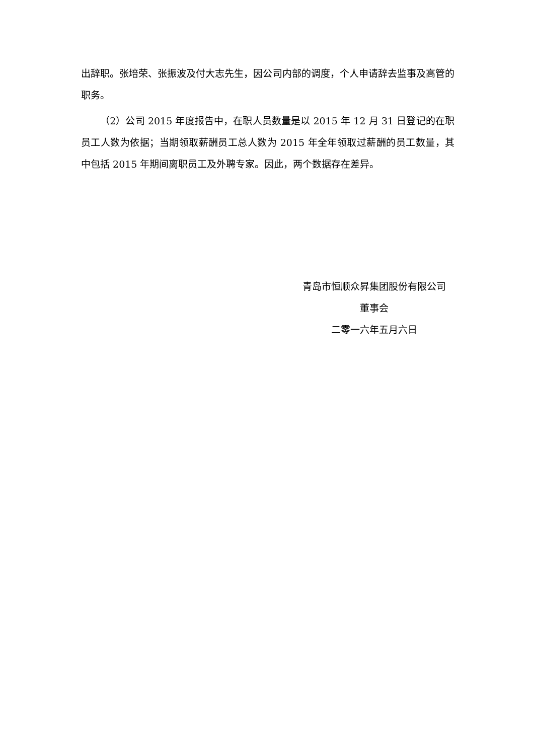出辞职。张培荣、张振波及付大志先生，因公司内部的调度，个人申请辞去监事及高管的职务。
（2）公司 2015 年度报告中，在职人员数量是以 2015 年 12 月 31 日登记的在职员工人数为依据；当期领取薪酬员工总人数为 2015 年全年领取过薪酬的员工数量，其中包括 2015 年期间离职员工及外聘专家。因此，两个数据存在差异。
青岛市恒顺众昇集团股份有限公司
董事会
二零一六年五月六日